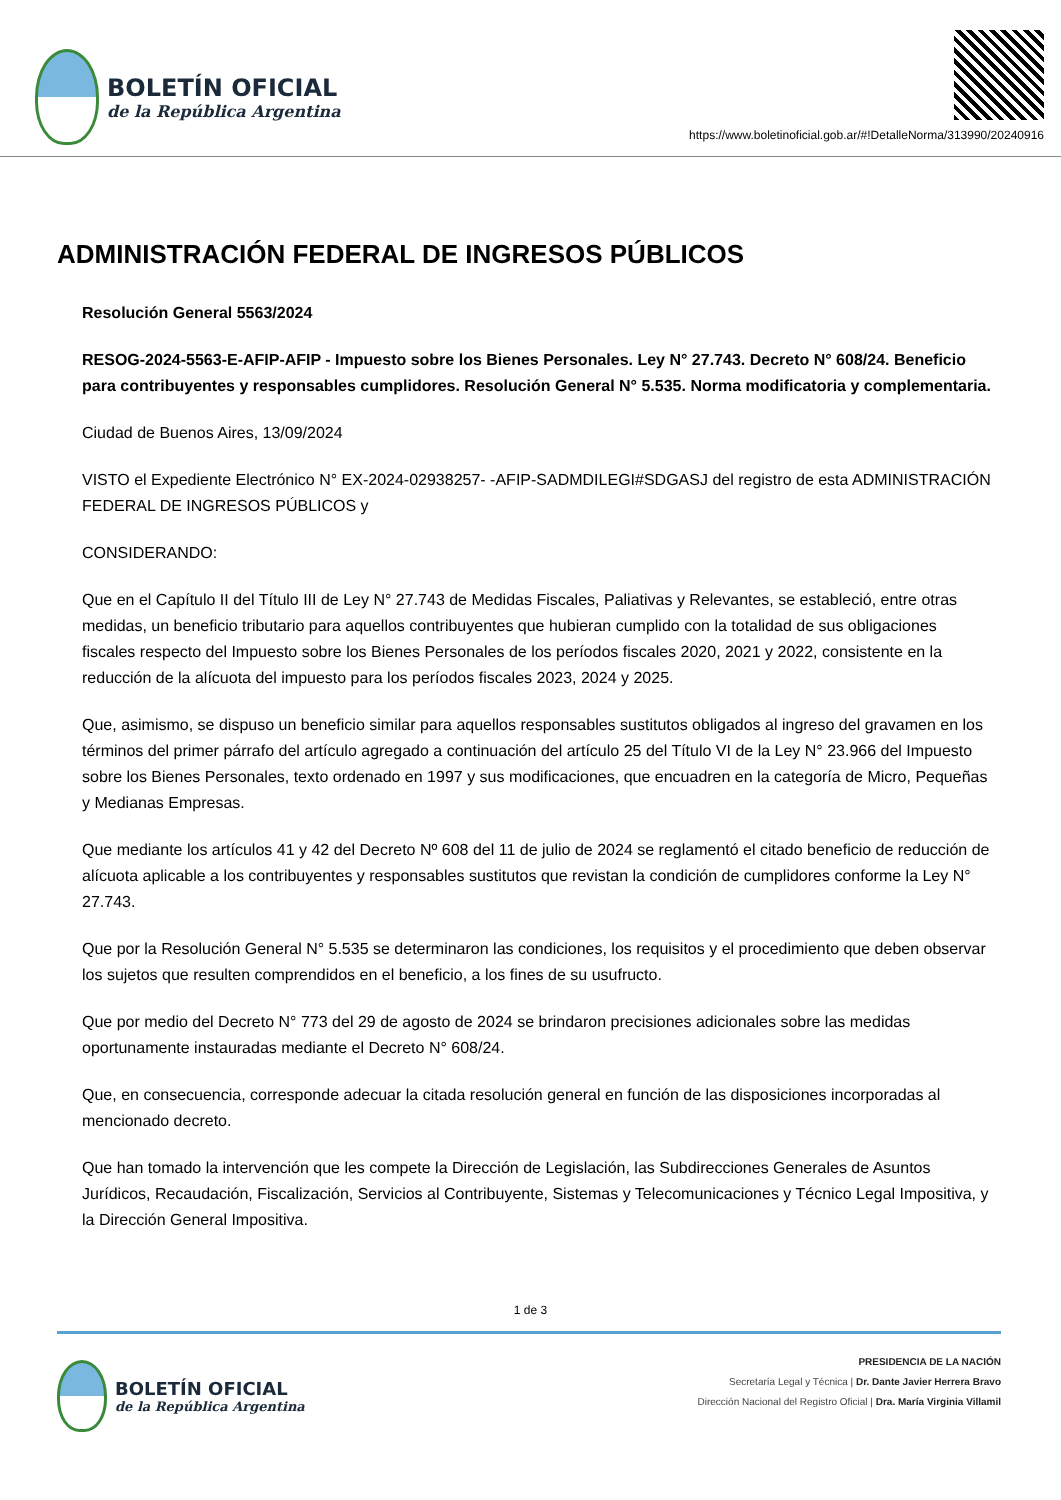BOLETÍN OFICIAL
de la República Argentina
https://www.boletinoficial.gob.ar/#!DetalleNorma/313990/20240916
ADMINISTRACIÓN FEDERAL DE INGRESOS PÚBLICOS
Resolución General 5563/2024
RESOG-2024-5563-E-AFIP-AFIP - Impuesto sobre los Bienes Personales. Ley N° 27.743. Decreto N° 608/24. Beneficio para contribuyentes y responsables cumplidores. Resolución General N° 5.535. Norma modificatoria y complementaria.
Ciudad de Buenos Aires, 13/09/2024
VISTO el Expediente Electrónico N° EX-2024-02938257- -AFIP-SADMDILEGI#SDGASJ del registro de esta ADMINISTRACIÓN FEDERAL DE INGRESOS PÚBLICOS y
CONSIDERANDO:
Que en el Capítulo II del Título III de Ley N° 27.743 de Medidas Fiscales, Paliativas y Relevantes, se estableció, entre otras medidas, un beneficio tributario para aquellos contribuyentes que hubieran cumplido con la totalidad de sus obligaciones fiscales respecto del Impuesto sobre los Bienes Personales de los períodos fiscales 2020, 2021 y 2022, consistente en la reducción de la alícuota del impuesto para los períodos fiscales 2023, 2024 y 2025.
Que, asimismo, se dispuso un beneficio similar para aquellos responsables sustitutos obligados al ingreso del gravamen en los términos del primer párrafo del artículo agregado a continuación del artículo 25 del Título VI de la Ley N° 23.966 del Impuesto sobre los Bienes Personales, texto ordenado en 1997 y sus modificaciones, que encuadren en la categoría de Micro, Pequeñas y Medianas Empresas.
Que mediante los artículos 41 y 42 del Decreto Nº 608 del 11 de julio de 2024 se reglamentó el citado beneficio de reducción de alícuota aplicable a los contribuyentes y responsables sustitutos que revistan la condición de cumplidores conforme la Ley N° 27.743.
Que por la Resolución General N° 5.535 se determinaron las condiciones, los requisitos y el procedimiento que deben observar los sujetos que resulten comprendidos en el beneficio, a los fines de su usufructo.
Que por medio del Decreto N° 773 del 29 de agosto de 2024 se brindaron precisiones adicionales sobre las medidas oportunamente instauradas mediante el Decreto N° 608/24.
Que, en consecuencia, corresponde adecuar la citada resolución general en función de las disposiciones incorporadas al mencionado decreto.
Que han tomado la intervención que les compete la Dirección de Legislación, las Subdirecciones Generales de Asuntos Jurídicos, Recaudación, Fiscalización, Servicios al Contribuyente, Sistemas y Telecomunicaciones y Técnico Legal Impositiva, y la Dirección General Impositiva.
1 de 3
BOLETÍN OFICIAL
de la República Argentina
PRESIDENCIA DE LA NACIÓN
Secretaría Legal y Técnica | Dr. Dante Javier Herrera Bravo
Dirección Nacional del Registro Oficial | Dra. María Virginia Villamil